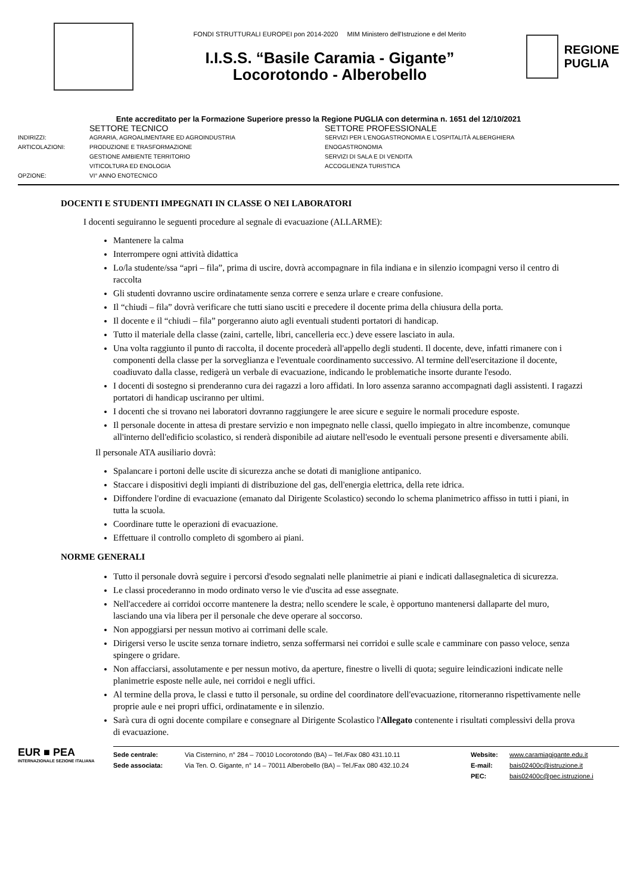FONDI STRUTTURALI EUROPEI pon 2014-2020 MIM Ministero dell'Istruzione e del Merito
I.I.S.S. “Basile Caramia - Gigante”
Locorotondo - Alberobello
REGIONE
PUGLIA
Ente accreditato per la Formazione Superiore presso la Regione PUGLIA con determina n. 1651 del 12/10/2021
SETTORE TECNICO
SETTORE PROFESSIONALE
INDIRIZZI:
AGRARIA, AGROALIMENTARE ED AGROINDUSTRIA
SERVIZI PER L'ENOGASTRONOMIA E L'OSPITALITÀ ALBERGHIERA
ARTICOLAZIONI:
PRODUZIONE E TRASFORMAZIONE
ENOGASTRONOMIA
GESTIONE AMBIENTE TERRITORIO
SERVIZI DI SALA E DI VENDITA
VITICOLTURA ED ENOLOGIA
ACCOGLIENZA TURISTICA
OPZIONE:
VI° ANNO ENOTECNICO
DOCENTI E STUDENTI IMPEGNATI IN CLASSE O NEI LABORATORI
I docenti seguiranno le seguenti procedure al segnale di evacuazione (ALLARME):
Mantenere la calma
Interrompere ogni attività didattica
Lo/la studente/ssa “apri – fila”, prima di uscire, dovrà accompagnare in fila indiana e in silenzio icompagni verso il centro di raccolta
Gli studenti dovranno uscire ordinatamente senza correre e senza urlare e creare confusione.
Il “chiudi – fila” dovrà verificare che tutti siano usciti e precedere il docente prima della chiusura della porta.
Il docente e il “chiudi – fila” porgeranno aiuto agli eventuali studenti portatori di handicap.
Tutto il materiale della classe (zaini, cartelle, libri, cancelleria ecc.) deve essere lasciato in aula.
Una volta raggiunto il punto di raccolta, il docente procederà all'appello degli studenti. Il docente, deve, infatti rimanere con i componenti della classe per la sorveglianza e l'eventuale coordinamento successivo. Al termine dell'esercitazione il docente, coadiuvato dalla classe, redigerà un verbale di evacuazione, indicando le problematiche insorte durante l'esodo.
I docenti di sostegno si prenderanno cura dei ragazzi a loro affidati. In loro assenza saranno accompagnati dagli assistenti. I ragazzi portatori di handicap usciranno per ultimi.
I docenti che si trovano nei laboratori dovranno raggiungere le aree sicure e seguire le normali procedure esposte.
Il personale docente in attesa di prestare servizio e non impegnato nelle classi, quello impiegato in altre incombenze, comunque all'interno dell'edificio scolastico, si renderà disponibile ad aiutare nell'esodo le eventuali persone presenti e diversamente abili.
Il personale ATA ausiliario dovrà:
Spalancare i portoni delle uscite di sicurezza anche se dotati di maniglione antipanico.
Staccare i dispositivi degli impianti di distribuzione del gas, dell'energia elettrica, della rete idrica.
Diffondere l'ordine di evacuazione (emanato dal Dirigente Scolastico) secondo lo schema planimetrico affisso in tutti i piani, in tutta la scuola.
Coordinare tutte le operazioni di evacuazione.
Effettuare il controllo completo di sgombero ai piani.
NORME GENERALI
Tutto il personale dovrà seguire i percorsi d'esodo segnalati nelle planimetrie ai piani e indicati dallasegnaletica di sicurezza.
Le classi procederanno in modo ordinato verso le vie d'uscita ad esse assegnate.
Nell'accedere ai corridoi occorre mantenere la destra; nello scendere le scale, è opportuno mantenersi dallaparte del muro, lasciando una via libera per il personale che deve operare al soccorso.
Non appoggiarsi per nessun motivo ai corrimani delle scale.
Dirigersi verso le uscite senza tornare indietro, senza soffermarsi nei corridoi e sulle scale e camminare con passo veloce, senza spingere o gridare.
Non affacciarsi, assolutamente e per nessun motivo, da aperture, finestre o livelli di quota; seguire leindicazioni indicate nelle planimetrie esposte nelle aule, nei corridoi e negli uffici.
Al termine della prova, le classi e tutto il personale, su ordine del coordinatore dell'evacuazione, ritorneranno rispettivamente nelle proprie aule e nei propri uffici, ordinatamente e in silenzio.
Sarà cura di ogni docente compilare e consegnare al Dirigente Scolastico l'Allegato contenente i risultati complessivi della prova di evacuazione.
EUR ■ PEA
INTERNAZIONALE SEZIONE ITALIANA
Sede centrale: Via Cisternino, n° 284 – 70010 Locorotondo (BA) – Tel./Fax 080 431.10.11 Website: www.caramiagigante.edu.it Sede associata: Via Ten. O. Gigante, n° 14 – 70011 Alberobello (BA) – Tel./Fax 080 432.10.24 E-mail: bais02400c@istruzione.it PEC: bais02400c@pec.istruzione.i